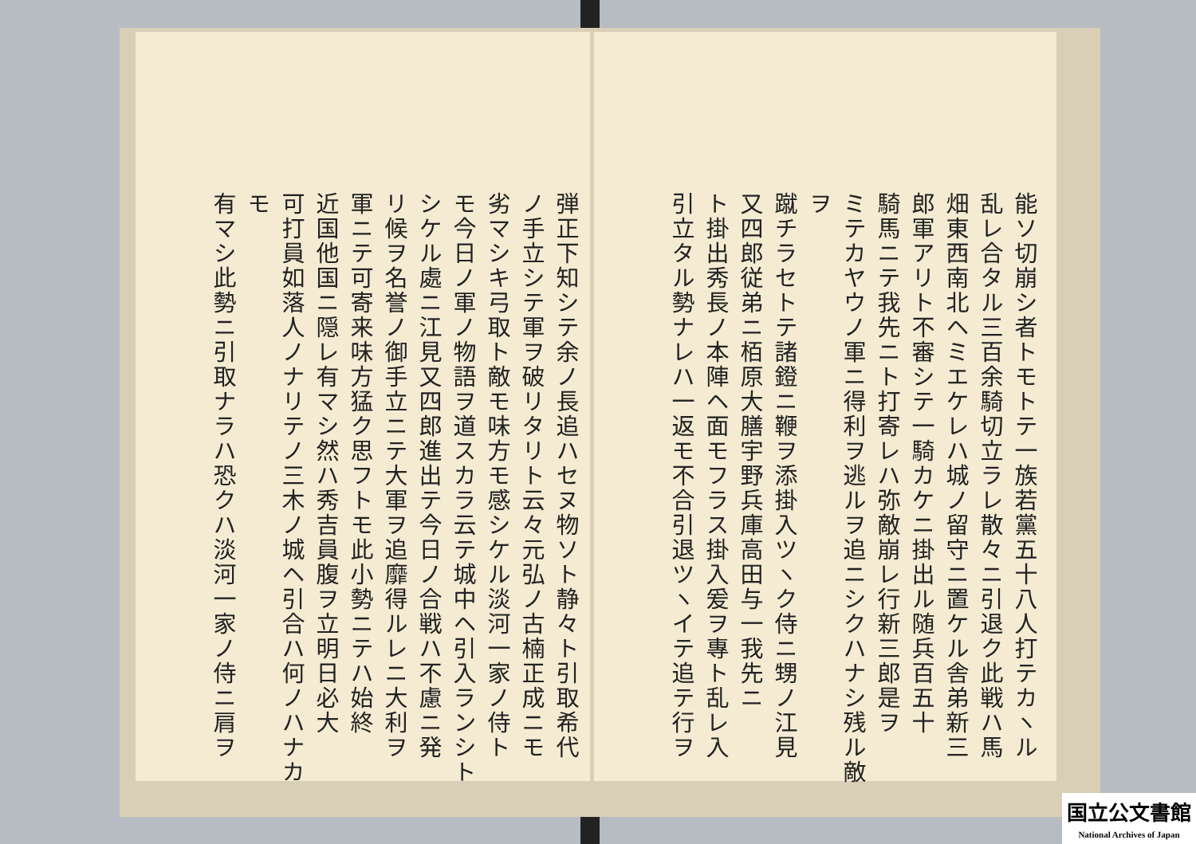弾正下知シテ余ノ長追ハセヌ物ソト静々ト引取希代
ノ手立シテ軍ヲ破リタリト云々元弘ノ古楠正成ニモ
劣マシキ弓取ト敵モ味方モ感シケル淡河一家ノ侍ト
モ今日ノ軍ノ物語ヲ道スカラ云テ城中ヘ引入ランシト
シケル處ニ江見又四郎進出テ今日ノ合戦ハ不慮ニ発
リ候ヲ名誉ノ御手立ニテ大軍ヲ追靡得ルレニ大利ヲ
軍ニテ可寄来味方猛ク思フトモ此小勢ニテハ始終
近国他国ニ隠レ有マシ然ハ秀吉員腹ヲ立明日必大
可打員如落人ノナリテノ三木ノ城ヘ引合ハ何ノハナカモ
有マシ此勢ニ引取ナラハ恐クハ淡河一家ノ侍ニ肩ヲ
能ソ切崩シ者トモトテ一族若黨五十八人打テカヽル
乱レ合タル三百余騎切立ラレ散々ニ引退ク此戦ハ馬
畑東西南北ヘミエケレハ城ノ留守ニ置ケル舎弟新三
郎軍アリト不審シテ一騎カケニ掛出ル随兵百五十
騎馬ニテ我先ニト打寄レハ弥敵崩レ行新三郎是ヲ
ミテカヤウノ軍ニ得利ヲ逃ルヲ追ニシクハナシ残ル敵ヲ
蹴チラセトテ諸鐙ニ鞭ヲ添掛入ツヽク侍ニ甥ノ江見
又四郎従弟ニ栢原大膳宇野兵庫高田与一我先ニ
ト掛出秀長ノ本陣ヘ面モフラス掛入爰ヲ專ト乱レ入
引立タル勢ナレハ一返モ不合引退ツヽイテ追テ行ヲ
国立公文書館
National Archives of Japan